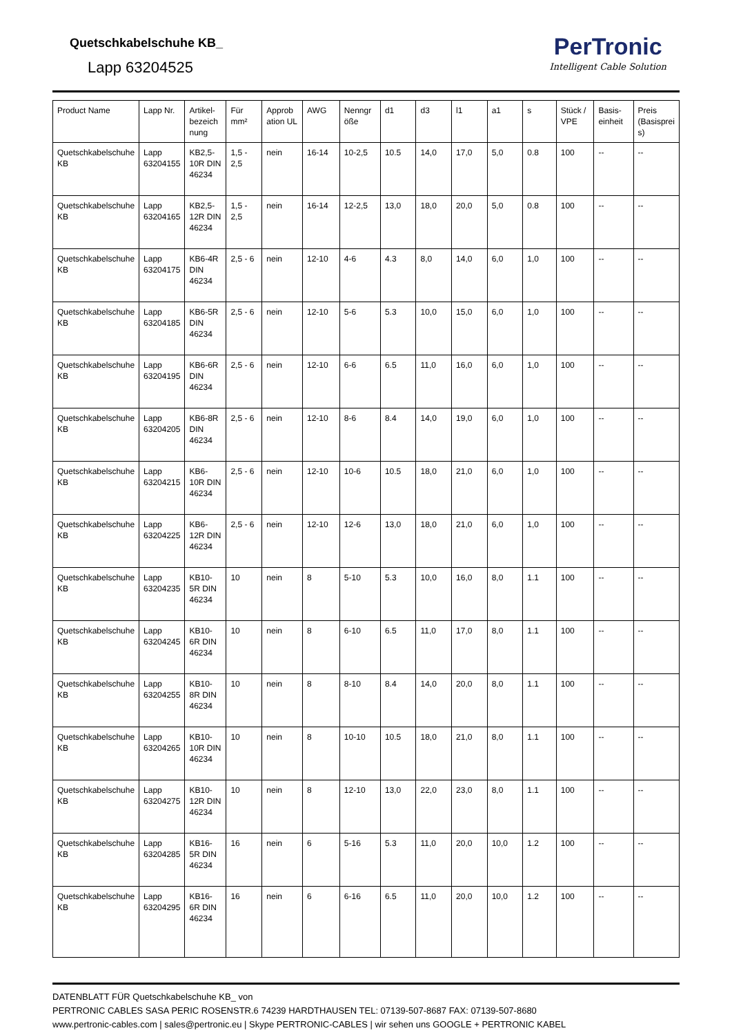Quetschkabelschuhe KB_
Lapp 63204525
PerTronic
Intelligent Cable Solution
| Product Name | Lapp Nr. | Artikel-bezeich nung | Für mm² | Approb ation UL | AWG | Nenngr öße | d1 | d3 | l1 | a1 | s | Stück / VPE | Basis-einheit | Preis (Basisprei s) |
| --- | --- | --- | --- | --- | --- | --- | --- | --- | --- | --- | --- | --- | --- | --- |
| Quetschkabelschuhe KB | Lapp 63204155 | KB2,5-10R DIN 46234 | 1,5 - 2,5 | nein | 16-14 | 10-2,5 | 10.5 | 14,0 | 17,0 | 5,0 | 0.8 | 100 | -- | -- |
| Quetschkabelschuhe KB | Lapp 63204165 | KB2,5-12R DIN 46234 | 1,5 - 2,5 | nein | 16-14 | 12-2,5 | 13,0 | 18,0 | 20,0 | 5,0 | 0.8 | 100 | -- | -- |
| Quetschkabelschuhe KB | Lapp 63204175 | KB6-4R DIN 46234 | 2,5 - 6 | nein | 12-10 | 4-6 | 4.3 | 8,0 | 14,0 | 6,0 | 1,0 | 100 | -- | -- |
| Quetschkabelschuhe KB | Lapp 63204185 | KB6-5R DIN 46234 | 2,5 - 6 | nein | 12-10 | 5-6 | 5.3 | 10,0 | 15,0 | 6,0 | 1,0 | 100 | -- | -- |
| Quetschkabelschuhe KB | Lapp 63204195 | KB6-6R DIN 46234 | 2,5 - 6 | nein | 12-10 | 6-6 | 6.5 | 11,0 | 16,0 | 6,0 | 1,0 | 100 | -- | -- |
| Quetschkabelschuhe KB | Lapp 63204205 | KB6-8R DIN 46234 | 2,5 - 6 | nein | 12-10 | 8-6 | 8.4 | 14,0 | 19,0 | 6,0 | 1,0 | 100 | -- | -- |
| Quetschkabelschuhe KB | Lapp 63204215 | KB6-10R DIN 46234 | 2,5 - 6 | nein | 12-10 | 10-6 | 10.5 | 18,0 | 21,0 | 6,0 | 1,0 | 100 | -- | -- |
| Quetschkabelschuhe KB | Lapp 63204225 | KB6-12R DIN 46234 | 2,5 - 6 | nein | 12-10 | 12-6 | 13,0 | 18,0 | 21,0 | 6,0 | 1,0 | 100 | -- | -- |
| Quetschkabelschuhe KB | Lapp 63204235 | KB10-5R DIN 46234 | 10 | nein | 8 | 5-10 | 5.3 | 10,0 | 16,0 | 8,0 | 1.1 | 100 | -- | -- |
| Quetschkabelschuhe KB | Lapp 63204245 | KB10-6R DIN 46234 | 10 | nein | 8 | 6-10 | 6.5 | 11,0 | 17,0 | 8,0 | 1.1 | 100 | -- | -- |
| Quetschkabelschuhe KB | Lapp 63204255 | KB10-8R DIN 46234 | 10 | nein | 8 | 8-10 | 8.4 | 14,0 | 20,0 | 8,0 | 1.1 | 100 | -- | -- |
| Quetschkabelschuhe KB | Lapp 63204265 | KB10-10R DIN 46234 | 10 | nein | 8 | 10-10 | 10.5 | 18,0 | 21,0 | 8,0 | 1.1 | 100 | -- | -- |
| Quetschkabelschuhe KB | Lapp 63204275 | KB10-12R DIN 46234 | 10 | nein | 8 | 12-10 | 13,0 | 22,0 | 23,0 | 8,0 | 1.1 | 100 | -- | -- |
| Quetschkabelschuhe KB | Lapp 63204285 | KB16-5R DIN 46234 | 16 | nein | 6 | 5-16 | 5.3 | 11,0 | 20,0 | 10,0 | 1.2 | 100 | -- | -- |
| Quetschkabelschuhe KB | Lapp 63204295 | KB16-6R DIN 46234 | 16 | nein | 6 | 6-16 | 6.5 | 11,0 | 20,0 | 10,0 | 1.2 | 100 | -- | -- |
DATENBLATT FÜR Quetschkabelschuhe KB_ von
PERTRONIC CABLES SASA PERIC ROSENSTR.6 74239 HARDTHAUSEN TEL: 07139-507-8687 FAX: 07139-507-8680
www.pertronic-cables.com | sales@pertronic.eu | Skype PERTRONIC-CABLES | wir sehen uns GOOGLE + PERTRONIC KABEL